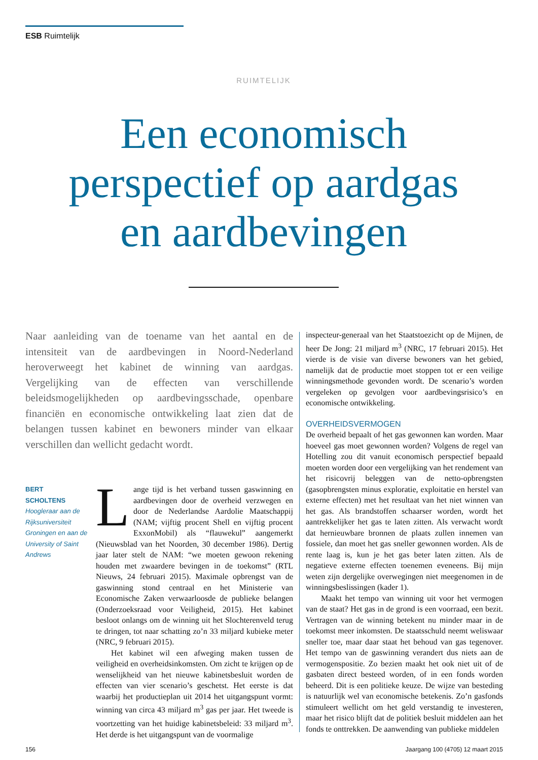ESB Ruimtelijk
RUIMTELIJK
Een economisch perspectief op aardgas en aardbevingen
Naar aanleiding van de toename van het aantal en de intensiteit van de aardbevingen in Noord-Nederland heroverweegt het kabinet de winning van aardgas. Vergelijking van de effecten van verschillende beleidsmogelijkheden op aardbevingsschade, openbare financiën en economische ontwikkeling laat zien dat de belangen tussen kabinet en bewoners minder van elkaar verschillen dan wellicht gedacht wordt.
BERT
SCHOLTENS
Hoogleraar aan de Rijksuniversiteit Groningen en aan de University of Saint Andrews
Lange tijd is het verband tussen gaswinning en aardbevingen door de overheid verzwegen en door de Nederlandse Aardolie Maatschappij (NAM; vijftig procent Shell en vijftig procent ExxonMobil) als “flauwekul” aangemerkt (Nieuwsblad van het Noorden, 30 december 1986). Dertig jaar later stelt de NAM: “we moeten gewoon rekening houden met zwaardere bevingen in de toekomst” (RTL Nieuws, 24 februari 2015). Maximale opbrengst van de gaswinning stond centraal en het Ministerie van Economische Zaken verwaarloosde de publieke belangen (Onderzoeksraad voor Veiligheid, 2015). Het kabinet besloot onlangs om de winning uit het Slochterenveld terug te dringen, tot naar schatting zo’n 33 miljard kubieke meter (NRC, 9 februari 2015).
Het kabinet wil een afweging maken tussen de veiligheid en overheidsinkomsten. Om zicht te krijgen op de wenselijkheid van het nieuwe kabinetsbesluit worden de effecten van vier scenario’s geschetst. Het eerste is dat waarbij het productieplan uit 2014 het uitgangspunt vormt: winning van circa 43 miljard m<sup>3</sup> gas per jaar. Het tweede is voortzetting van het huidige kabinetsbeleid: 33 miljard m<sup>3</sup>. Het derde is het uitgangspunt van de voormalige
inspecteur-generaal van het Staatstoezicht op de Mijnen, de heer De Jong: 21 miljard m<sup>3</sup> (NRC, 17 februari 2015). Het vierde is de visie van diverse bewoners van het gebied, namelijk dat de productie moet stoppen tot er een veilige winningsmethode gevonden wordt. De scenario’s worden vergeleken op gevolgen voor aardbevingsrisico’s en economische ontwikkeling.
OVERHEIDSVERMOGEN
De overheid bepaalt of het gas gewonnen kan worden. Maar hoeveel gas moet gewonnen worden? Volgens de regel van Hotelling zou dit vanuit economisch perspectief bepaald moeten worden door een vergelijking van het rendement van het risicovrij beleggen van de netto-opbrengsten (gasopbrengsten minus exploratie, exploitatie en herstel van externe effecten) met het resultaat van het niet winnen van het gas. Als brandstoffen schaarser worden, wordt het aantrekkelijker het gas te laten zitten. Als verwacht wordt dat hernieuwbare bronnen de plaats zullen innemen van fossiele, dan moet het gas sneller gewonnen worden. Als de rente laag is, kun je het gas beter laten zitten. Als de negatieve externe effecten toenemen eveneens. Bij mijn weten zijn dergelijke overwegingen niet meegenomen in de winningsbeslissingen (kader 1).
Maakt het tempo van winning uit voor het vermogen van de staat? Het gas in de grond is een voorraad, een bezit. Vertragen van de winning betekent nu minder maar in de toekomst meer inkomsten. De staatsschuld neemt weliswaar sneller toe, maar daar staat het behoud van gas tegenover. Het tempo van de gaswinning verandert dus niets aan de vermogenspositie. Zo bezien maakt het ook niet uit of de gasbaten direct besteed worden, of in een fonds worden beheerd. Dit is een politieke keuze. De wijze van besteding is natuurlijk wel van economische betekenis. Zo’n gasfonds stimuleert wellicht om het geld verstandig te investeren, maar het risico blijft dat de politiek besluit middelen aan het fonds te onttrekken. De aanwending van publieke middelen
156 Jaargang 100 (4705) 12 maart 2015